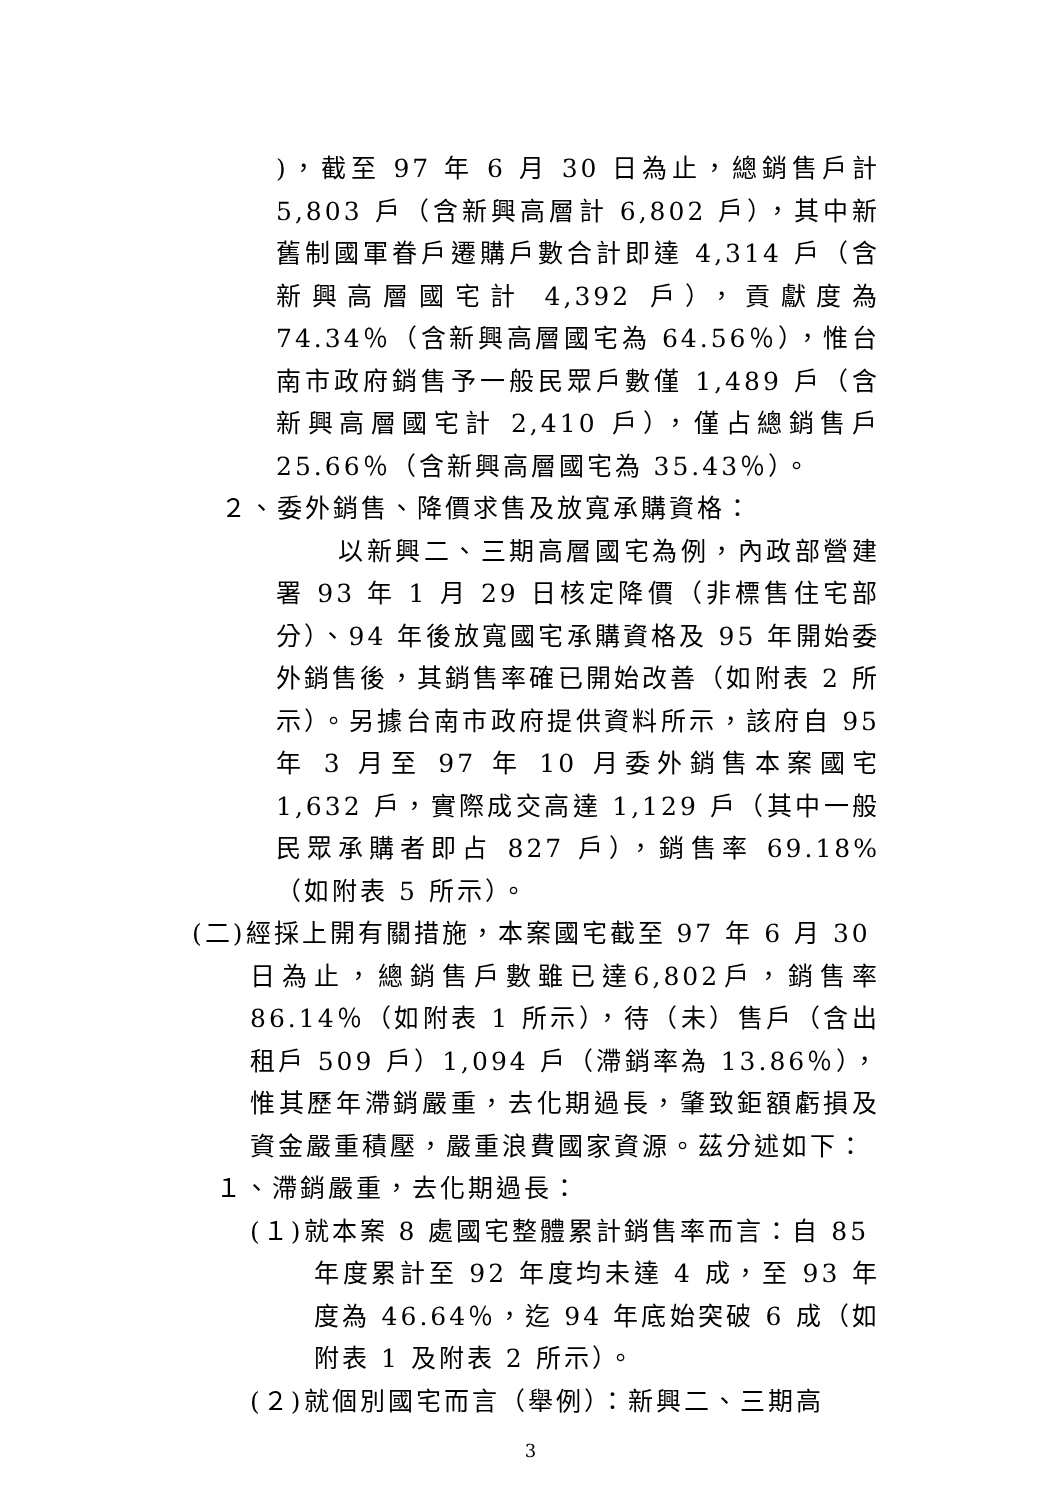)，截至 97 年 6 月 30 日為止，總銷售戶計 5,803 戶（含新興高層計 6,802 戶），其中新舊制國軍眷戶遷購戶數合計即達 4,314 戶（含新興高層國宅計 4,392 戶），貢獻度為 74.34％（含新興高層國宅為 64.56％），惟台南市政府銷售予一般民眾戶數僅 1,489 戶（含新興高層國宅計 2,410 戶），僅占總銷售戶 25.66％（含新興高層國宅為 35.43％）。
２、委外銷售、降價求售及放寬承購資格：
以新興二、三期高層國宅為例，內政部營建署 93 年 1 月 29 日核定降價（非標售住宅部分）、94 年後放寬國宅承購資格及 95 年開始委外銷售後，其銷售率確已開始改善（如附表 2 所示）。另據台南市政府提供資料所示，該府自 95 年 3 月至 97 年 10 月委外銷售本案國宅 1,632 戶，實際成交高達 1,129 戶（其中一般民眾承購者即占 827 戶），銷售率 69.18%（如附表 5 所示）。
(二)經採上開有關措施，本案國宅截至 97 年 6 月 30
日為止，總銷售戶數雖已達6,802戶，銷售率86.14％（如附表 1 所示），待（未）售戶（含出租戶 509 戶）1,094 戶（滯銷率為 13.86％），惟其歷年滯銷嚴重，去化期過長，肇致鉅額虧損及資金嚴重積壓，嚴重浪費國家資源。茲分述如下：
１、滯銷嚴重，去化期過長：
(１)就本案 8 處國宅整體累計銷售率而言：自 85
年度累計至 92 年度均未達 4 成，至 93 年度為 46.64％，迄 94 年底始突破 6 成（如附表 1 及附表 2 所示）。
(２)就個別國宅而言（舉例）：新興二、三期高
3